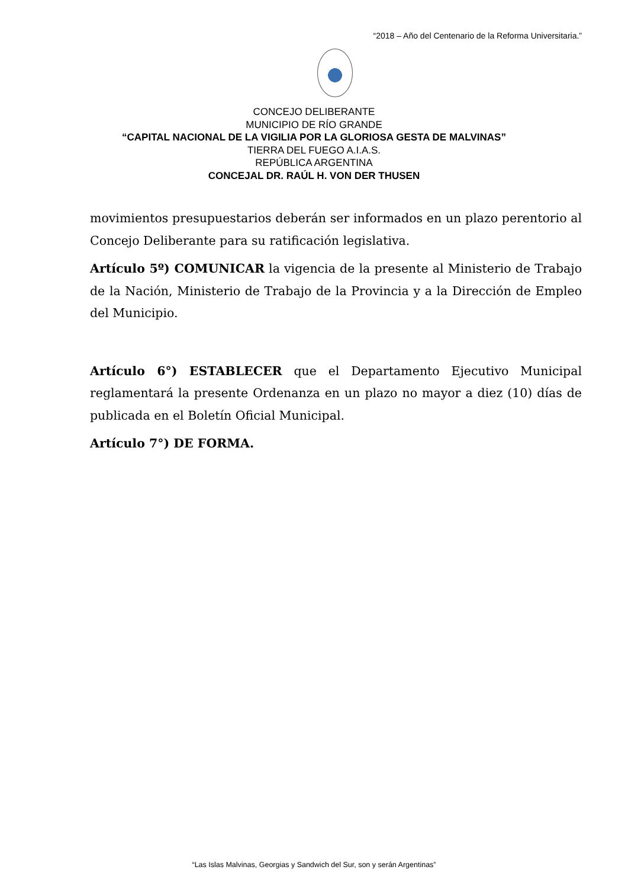“2018 – Año del Centenario de la Reforma Universitaria.”
CONCEJO DELIBERANTE
MUNICIPIO DE RÍO GRANDE
“CAPITAL NACIONAL DE LA VIGILIA POR LA GLORIOSA GESTA DE MALVINAS”
TIERRA DEL FUEGO A.I.A.S.
REPÚBLICA ARGENTINA
CONCEJAL DR. RAÚL H. VON DER THUSEN
movimientos presupuestarios deberán ser informados en un plazo perentorio al Concejo Deliberante para su ratificación legislativa.
Artículo 5º) COMUNICAR la vigencia de la presente al Ministerio de Trabajo de la Nación, Ministerio de Trabajo de la Provincia y a la Dirección de Empleo del Municipio.
Artículo 6°) ESTABLECER que el Departamento Ejecutivo Municipal reglamentará la presente Ordenanza en un plazo no mayor a diez (10) días de publicada en el Boletín Oficial Municipal.
Artículo 7°) DE FORMA.
“Las Islas Malvinas, Georgias y Sandwich del Sur, son y serán Argentinas”